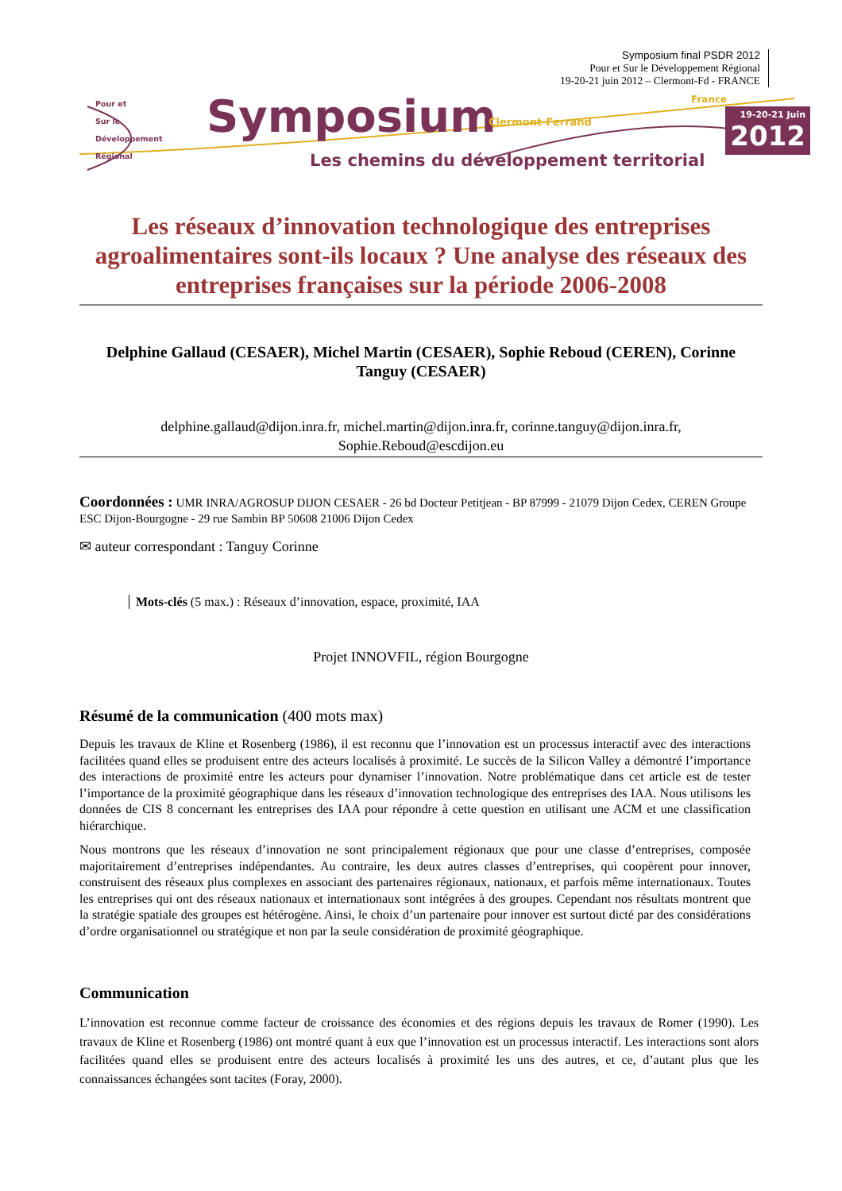Symposium final PSDR 2012
Pour et Sur le Développement Régional
19-20-21 juin 2012 – Clermont-Fd - FRANCE
Pour et
Sur le
Développement
Régional
Symposium Clermont-Ferrand
France
Les chemins du développement territorial
19-20-21 Juin
2012
Les réseaux d’innovation technologique des entreprises agroalimentaires sont-ils locaux ? Une analyse des réseaux des entreprises françaises sur la période 2006-2008
Delphine Gallaud (CESAER), Michel Martin (CESAER), Sophie Reboud (CEREN), Corinne Tanguy (CESAER)
delphine.gallaud@dijon.inra.fr, michel.martin@dijon.inra.fr, corinne.tanguy@dijon.inra.fr, Sophie.Reboud@escdijon.eu
Coordonnées : UMR INRA/AGROSUP DIJON CESAER - 26 bd Docteur Petitjean - BP 87999 - 21079 Dijon Cedex, CEREN Groupe ESC Dijon-Bourgogne - 29 rue Sambin BP 50608 21006 Dijon Cedex
✉ auteur correspondant : Tanguy Corinne
Mots-clés (5 max.) : Réseaux d’innovation, espace, proximité, IAA
Projet INNOVFIL, région Bourgogne
Résumé de la communication (400 mots max)
Depuis les travaux de Kline et Rosenberg (1986), il est reconnu que l’innovation est un processus interactif avec des interactions facilitées quand elles se produisent entre des acteurs localisés à proximité. Le succès de la Silicon Valley a démontré l’importance des interactions de proximité entre les acteurs pour dynamiser l’innovation. Notre problématique dans cet article est de tester l’importance de la proximité géographique dans les réseaux d’innovation technologique des entreprises des IAA. Nous utilisons les données de CIS 8 concernant les entreprises des IAA pour répondre à cette question en utilisant une ACM et une classification hiérarchique.
Nous montrons que les réseaux d’innovation ne sont principalement régionaux que pour une classe d’entreprises, composée majoritairement d’entreprises indépendantes. Au contraire, les deux autres classes d’entreprises, qui coopèrent pour innover, construisent des réseaux plus complexes en associant des partenaires régionaux, nationaux, et parfois même internationaux. Toutes les entreprises qui ont des réseaux nationaux et internationaux sont intégrées à des groupes. Cependant nos résultats montrent que la stratégie spatiale des groupes est hétérogène. Ainsi, le choix d’un partenaire pour innover est surtout dicté par des considérations d’ordre organisationnel ou stratégique et non par la seule considération de proximité géographique.
Communication
L’innovation est reconnue comme facteur de croissance des économies et des régions depuis les travaux de Romer (1990). Les travaux de Kline et Rosenberg (1986) ont montré quant à eux que l’innovation est un processus interactif. Les interactions sont alors facilitées quand elles se produisent entre des acteurs localisés à proximité les uns des autres, et ce, d’autant plus que les connaissances échangées sont tacites (Foray, 2000).